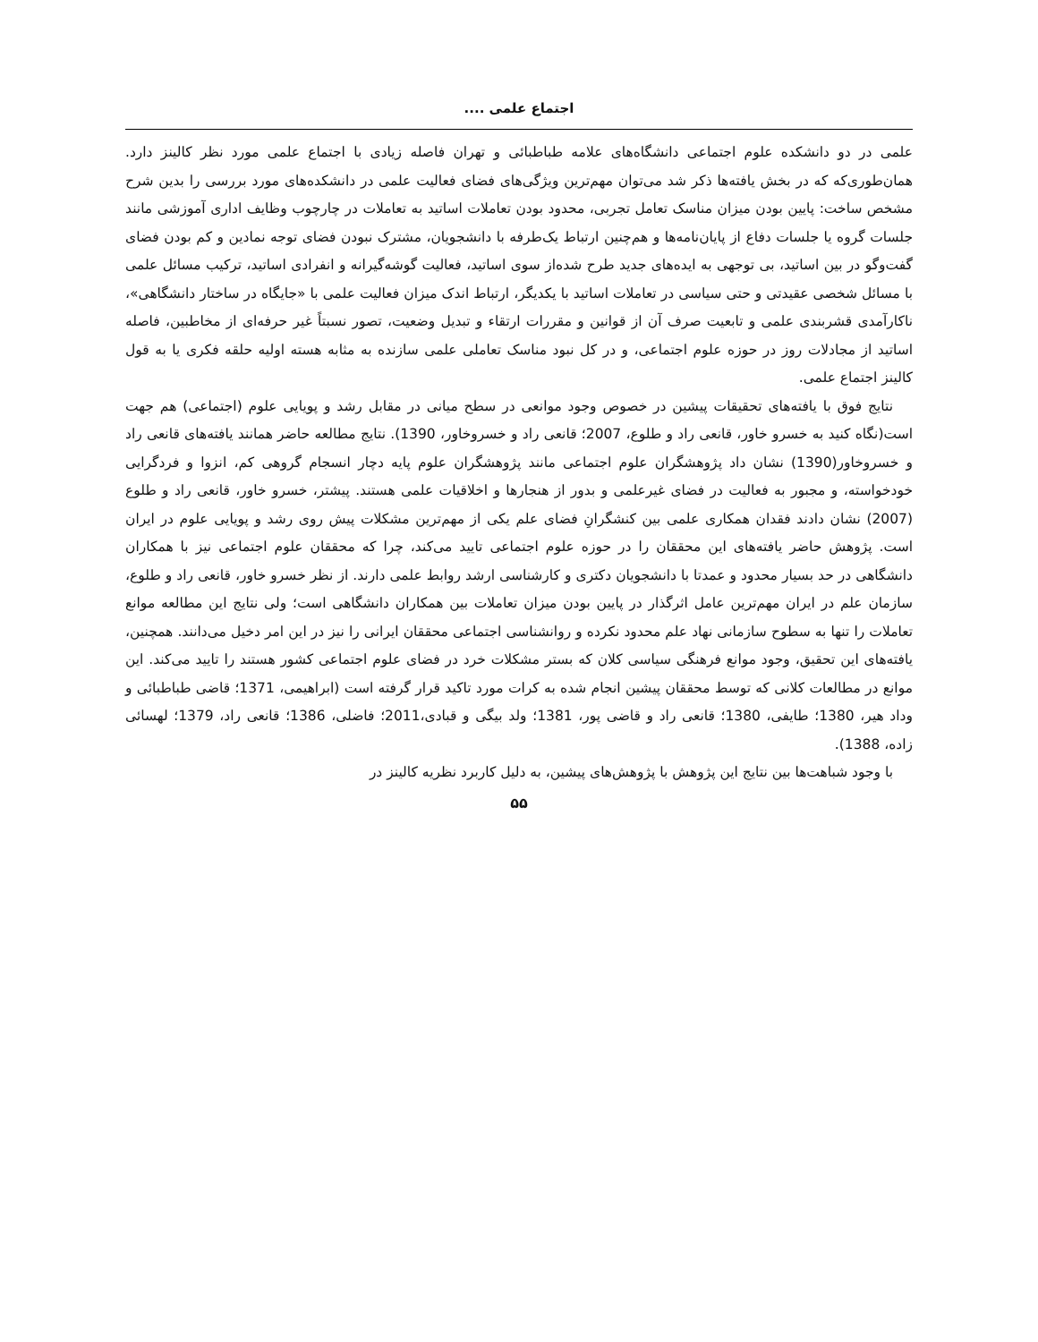اجتماع علمی ....
علمی در دو دانشکده علوم اجتماعی دانشگاه‌های علامه طباطبائی و تهران فاصله زیادی با اجتماع علمی مورد نظر کالینز دارد. همان‌طوری‌که که در بخش یافته‌ها ذکر شد می‌توان مهم‌ترین ویژگی‌های فضای فعالیت علمی در دانشکده‌های مورد بررسی را بدین شرح مشخص ساخت: پایین بودن میزان مناسک تعامل تجربی، محدود بودن تعاملات اساتید به تعاملات در چارچوب وظایف اداری آموزشی مانند جلسات گروه یا جلسات دفاع از پایان‌نامه‌ها و هم‌چنین ارتباط یک‌طرفه با دانشجویان، مشترک نبودن فضای توجه نمادین و کم بودن فضای گفت‌وگو در بین اساتید، بی توجهی به ایده‌های جدید طرح شده‌از سوی اساتید، فعالیت گوشه‌گیرانه و انفرادی اساتید، ترکیب مسائل علمی با مسائل شخصی عقیدتی و حتی سیاسی در تعاملات اساتید با یکدیگر، ارتباط اندک میزان فعالیت علمی با «جایگاه در ساختار دانشگاهی»، ناکارآمدی قشربندی علمی و تابعیت صرف آن از قوانین و مقررات ارتقاء و تبدیل وضعیت، تصور نسبتاً غیر حرفه‌ای از مخاطبین، فاصله اساتید از مجادلات روز در حوزه علوم اجتماعی، و در کل نبود مناسک تعاملی علمی سازنده به مثابه هسته اولیه حلقه فکری یا به قول کالینز اجتماع علمی.
نتایج فوق با یافته‌های تحقیقات پیشین در خصوص وجود موانعی در سطح میانی در مقابل رشد و پویایی علوم (اجتماعی) هم جهت است(نگاه کنید به خسرو خاور، قانعی راد و طلوع، 2007؛ قانعی راد و خسروخاور، 1390). نتایج مطالعه حاضر همانند یافته‌های قانعی راد و خسروخاور(1390) نشان داد پژوهشگران علوم اجتماعی مانند پژوهشگران علوم پایه دچار انسجام گروهی کم، انزوا و فردگرایی خودخواسته، و مجبور به فعالیت در فضای غیرعلمی و بدور از هنجارها و اخلاقیات علمی هستند. پیشتر، خسرو خاور، قانعی راد و طلوع (2007) نشان دادند فقدان همکاری علمی بین کنشگرانِ فضای علم یکی از مهم‌ترین مشکلات پیش روی رشد و پویایی علوم در ایران است. پژوهش حاضر یافته‌های این محققان را در حوزه علوم اجتماعی تایید می‌کند، چرا که محققان علوم اجتماعی نیز با همکاران دانشگاهی در حد بسیار محدود و عمدتا با دانشجویان دکتری و کارشناسی ارشد روابط علمی دارند. از نظر خسرو خاور، قانعی راد و طلوع، سازمان علم در ایران مهم‌ترین عامل اثرگذار در پایین بودن میزان تعاملات بین همکاران دانشگاهی است؛ ولی نتایج این مطالعه موانع تعاملات را تنها به سطوح سازمانی نهاد علم محدود نکرده و روانشناسی اجتماعی محققان ایرانی را نیز در این امر دخیل می‌دانند. همچنین، یافته‌های این تحقیق، وجود موانع فرهنگی سیاسی کلان که بستر مشکلات خرد در فضای علوم اجتماعی کشور هستند را تایید می‌کند. این موانع در مطالعات کلانی که توسط محققان پیشین انجام شده به کرات مورد تاکید قرار گرفته است (ابراهیمی، 1371؛ قاضی طباطبائی و وداد هیر، 1380؛ طایفی، 1380؛ قانعی راد و قاضی پور، 1381؛ ولد بیگی و قبادی،2011؛ فاضلی، 1386؛ قانعی راد، 1379؛ لهسائی زاده، 1388).
با وجود شباهت‌ها بین نتایج این پژوهش با پژوهش‌های پیشین، به دلیل کاربرد نظریه کالینز در
۵۵